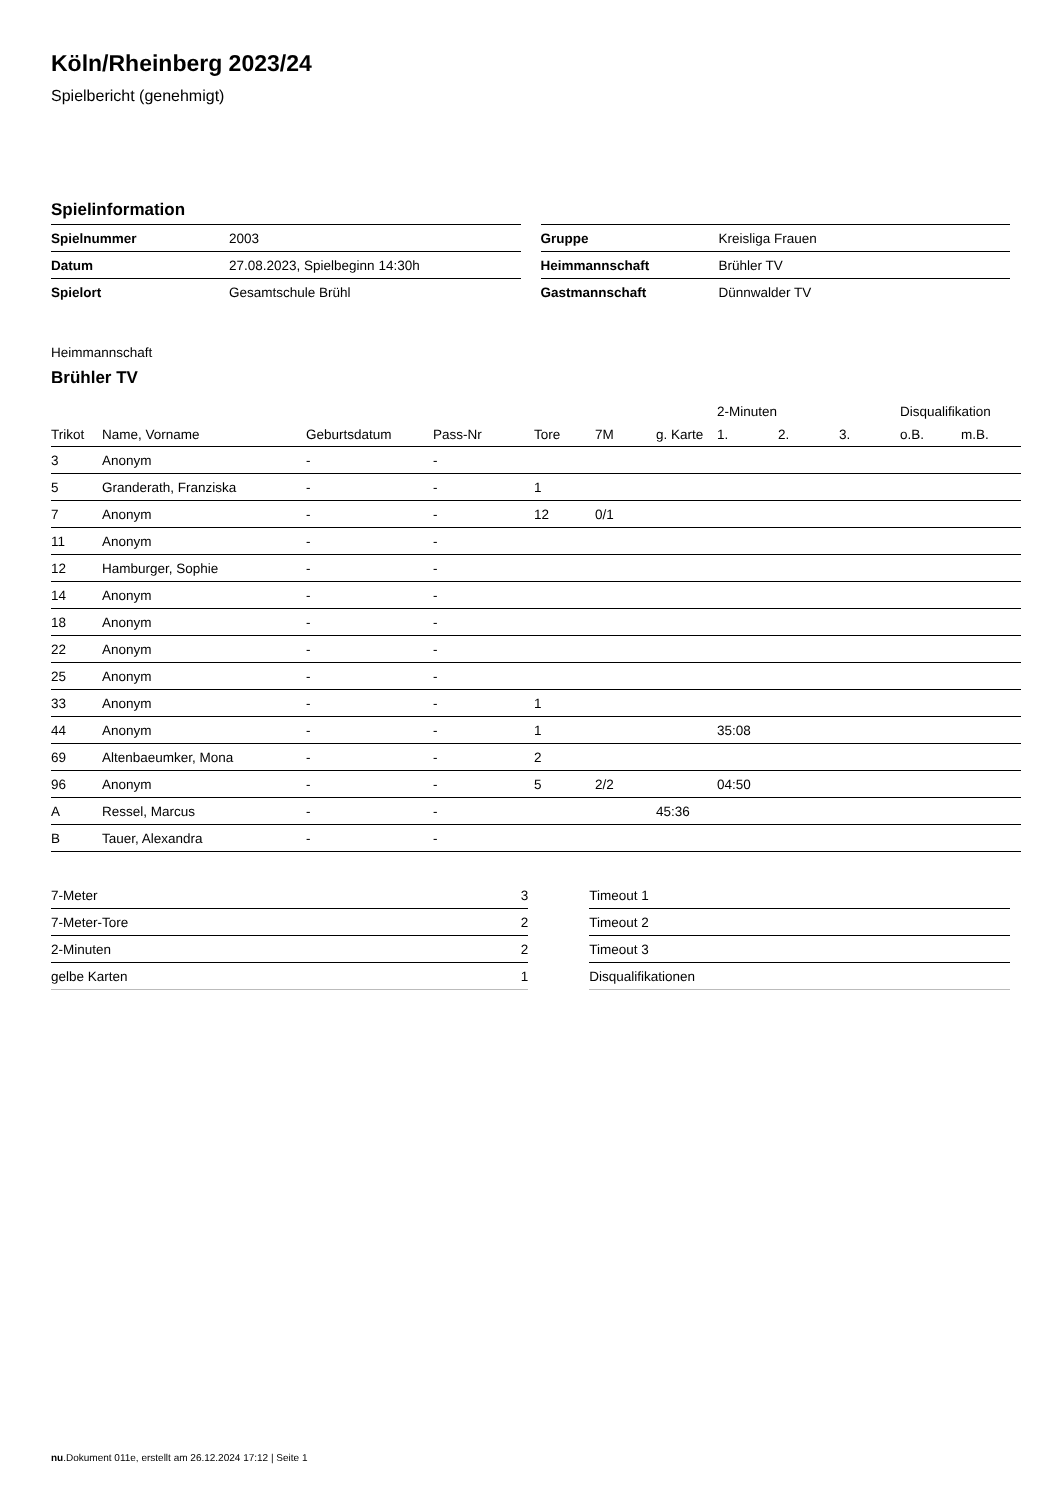Köln/Rheinberg 2023/24
Spielbericht (genehmigt)
Spielinformation
| Spielnummer | 2003 |
| Datum | 27.08.2023, Spielbeginn 14:30h |
| Spielort | Gesamtschule Brühl |
| Gruppe | Kreisliga Frauen |
| Heimmannschaft | Brühler TV |
| Gastmannschaft | Dünnwalder TV |
Heimmannschaft
Brühler TV
| | | | | | | | 2-Minuten | | | Disqualifikation | |
| --- | --- | --- | --- | --- | --- | --- | --- | --- | --- | --- | --- |
| Trikot | Name, Vorname | Geburtsdatum | Pass-Nr | Tore | 7M | g. Karte | 1. | 2. | 3. | o.B. | m.B. |
| 3 | Anonym | - | - | | | | | | | | |
| 5 | Granderath, Franziska | - | - | 1 | | | | | | | |
| 7 | Anonym | - | - | 12 | 0/1 | | | | | | |
| 11 | Anonym | - | - | | | | | | | | |
| 12 | Hamburger, Sophie | - | - | | | | | | | | |
| 14 | Anonym | - | - | | | | | | | | |
| 18 | Anonym | - | - | | | | | | | | |
| 22 | Anonym | - | - | | | | | | | | |
| 25 | Anonym | - | - | | | | | | | | |
| 33 | Anonym | - | - | 1 | | | | | | | |
| 44 | Anonym | - | - | 1 | | | 35:08 | | | | |
| 69 | Altenbaeumker, Mona | - | - | 2 | | | | | | | |
| 96 | Anonym | - | - | 5 | 2/2 | | 04:50 | | | | |
| A | Ressel, Marcus | - | - | | | 45:36 | | | | | |
| B | Tauer, Alexandra | - | - | | | | | | | | |
| 7-Meter | 3 |
| 7-Meter-Tore | 2 |
| 2-Minuten | 2 |
| gelbe Karten | 1 |
| Timeout 1 |
| Timeout 2 |
| Timeout 3 |
| Disqualifikationen |
nu.Dokument 011e, erstellt am 26.12.2024 17:12 | Seite 1